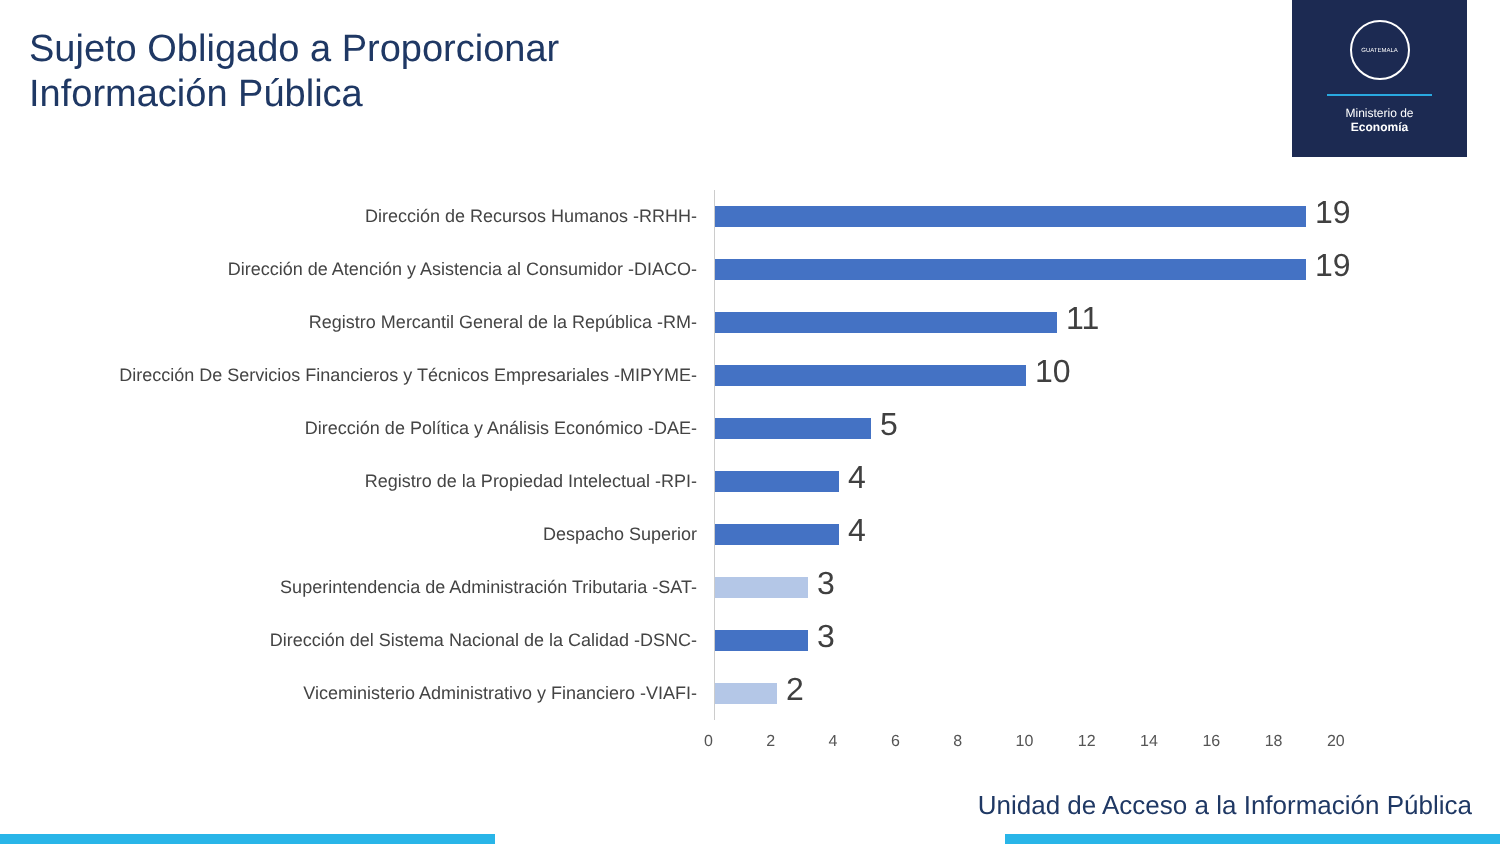Sujeto Obligado a Proporcionar
Información Pública
GUATEMALA
Ministerio de
Economía
Dirección de Recursos Humanos -RRHH-
19
Dirección de Atención y Asistencia al Consumidor -DIACO-
19
Registro Mercantil General de la República -RM-
11
Dirección De Servicios Financieros y Técnicos Empresariales -MIPYME-
10
Dirección de Política y Análisis Económico -DAE-
5
Registro de la Propiedad Intelectual -RPI-
4
Despacho Superior
4
Superintendencia de Administración Tributaria -SAT-
3
Dirección del Sistema Nacional de la Calidad -DSNC-
3
Viceministerio Administrativo y Financiero -VIAFI-
2
0 2 4 6 8 10 12 14 16 18 20
Unidad de Acceso a la Información Pública